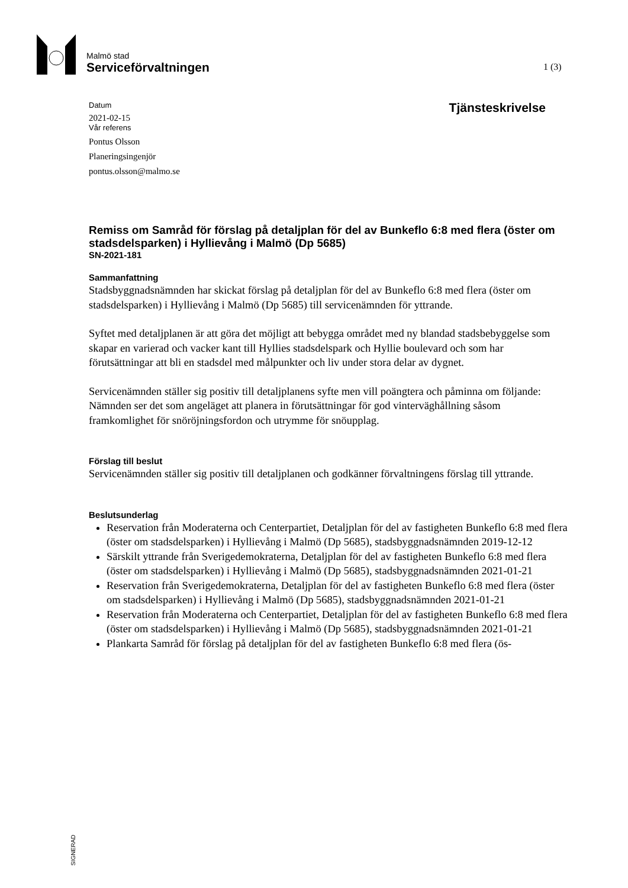Malmö stad
Serviceförvaltningen
1 (3)
Datum
2021-02-15
Vår referens
Pontus Olsson
Planeringsingenjör
pontus.olsson@malmo.se
Tjänsteskrivelse
Remiss om Samråd för förslag på detaljplan för del av Bunkeflo 6:8 med flera (öster om stadsdelsparken) i Hyllievång i Malmö (Dp 5685)
SN-2021-181
Sammanfattning
Stadsbyggnadsnämnden har skickat förslag på detaljplan för del av Bunkeflo 6:8 med flera (öster om stadsdelsparken) i Hyllievång i Malmö (Dp 5685) till servicenämnden för yttrande.
Syftet med detaljplanen är att göra det möjligt att bebygga området med ny blandad stadsbebyggelse som skapar en varierad och vacker kant till Hyllies stadsdelspark och Hyllie boulevard och som har förutsättningar att bli en stadsdel med målpunkter och liv under stora delar av dygnet.
Servicenämnden ställer sig positiv till detaljplanens syfte men vill poängtera och påminna om följande: Nämnden ser det som angeläget att planera in förutsättningar för god vinterväghållning såsom framkomlighet för snöröjningsfordon och utrymme för snöupplag.
Förslag till beslut
Servicenämnden ställer sig positiv till detaljplanen och godkänner förvaltningens förslag till yttrande.
Beslutsunderlag
Reservation från Moderaterna och Centerpartiet, Detaljplan för del av fastigheten Bunkeflo 6:8 med flera (öster om stadsdelsparken) i Hyllievång i Malmö (Dp 5685), stadsbyggnadsnämnden 2019-12-12
Särskilt yttrande från Sverigedemokraterna, Detaljplan för del av fastigheten Bunkeflo 6:8 med flera (öster om stadsdelsparken) i Hyllievång i Malmö (Dp 5685), stadsbyggnadsnämnden 2021-01-21
Reservation från Sverigedemokraterna, Detaljplan för del av fastigheten Bunkeflo 6:8 med flera (öster om stadsdelsparken) i Hyllievång i Malmö (Dp 5685), stadsbyggnadsnämnden 2021-01-21
Reservation från Moderaterna och Centerpartiet, Detaljplan för del av fastigheten Bunkeflo 6:8 med flera (öster om stadsdelsparken) i Hyllievång i Malmö (Dp 5685), stadsbyggnadsnämnden 2021-01-21
Plankarta Samråd för förslag på detaljplan för del av fastigheten Bunkeflo 6:8 med flera (ös-
SIGNERAD